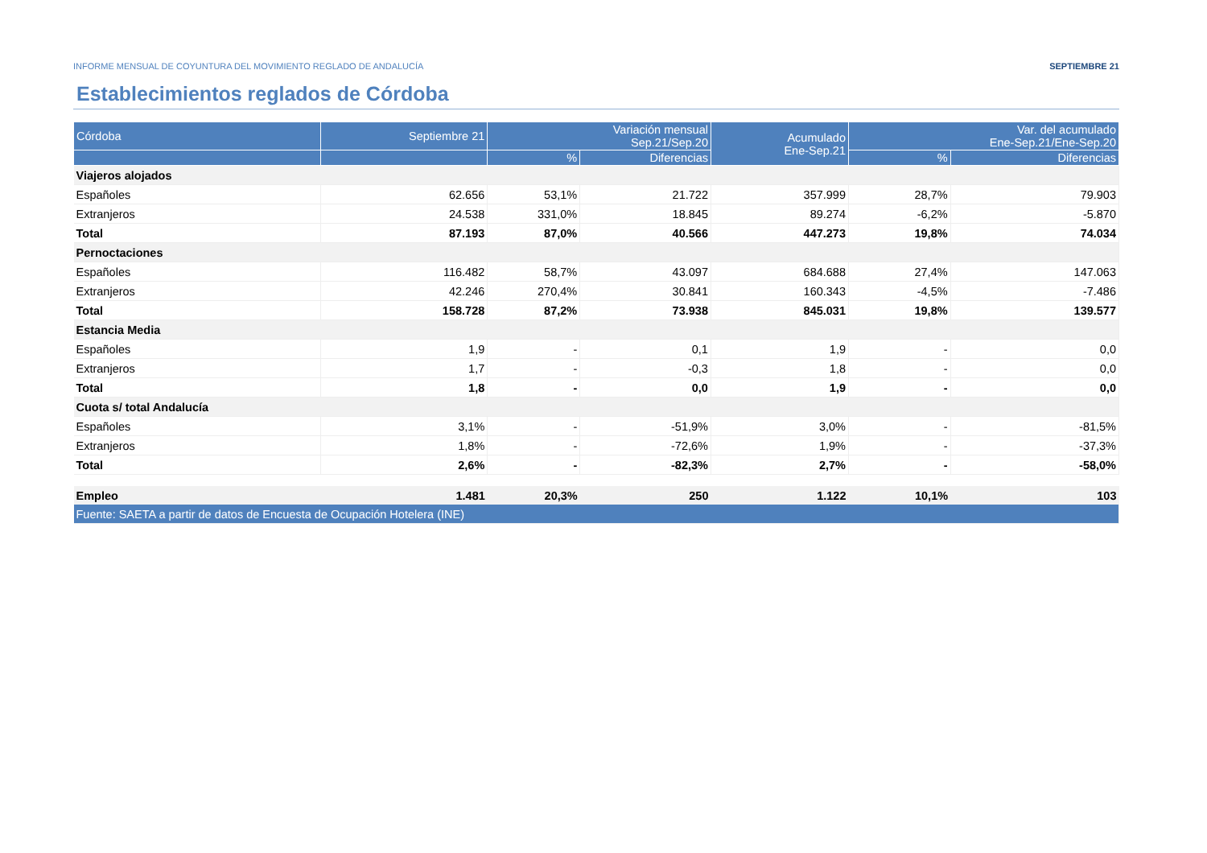INFORME MENSUAL DE COYUNTURA DEL MOVIMIENTO REGLADO DE ANDALUCÍA SEPTIEMBRE 21
Establecimientos reglados de Córdoba
| Córdoba | Septiembre 21 | Variación mensual Sep.21/Sep.20 | | Acumulado Ene-Sep.21 | Var. del acumulado Ene-Sep.21/Ene-Sep.20 | |
| --- | --- | --- | --- | --- | --- | --- |
| | | % | Diferencias | | % | Diferencias |
| Viajeros alojados | | | | | | |
| Españoles | 62.656 | 53,1% | 21.722 | 357.999 | 28,7% | 79.903 |
| Extranjeros | 24.538 | 331,0% | 18.845 | 89.274 | -6,2% | -5.870 |
| Total | 87.193 | 87,0% | 40.566 | 447.273 | 19,8% | 74.034 |
| Pernoctaciones | | | | | | |
| Españoles | 116.482 | 58,7% | 43.097 | 684.688 | 27,4% | 147.063 |
| Extranjeros | 42.246 | 270,4% | 30.841 | 160.343 | -4,5% | -7.486 |
| Total | 158.728 | 87,2% | 73.938 | 845.031 | 19,8% | 139.577 |
| Estancia Media | | | | | | |
| Españoles | 1,9 | - | 0,1 | 1,9 | - | 0,0 |
| Extranjeros | 1,7 | - | -0,3 | 1,8 | - | 0,0 |
| Total | 1,8 | - | 0,0 | 1,9 | - | 0,0 |
| Cuota s/ total Andalucía | | | | | | |
| Españoles | 3,1% | - | -51,9% | 3,0% | - | -81,5% |
| Extranjeros | 1,8% | - | -72,6% | 1,9% | - | -37,3% |
| Total | 2,6% | - | -82,3% | 2,7% | - | -58,0% |
| Empleo | 1.481 | 20,3% | 250 | 1.122 | 10,1% | 103 |
| Fuente: SAETA a partir de datos de Encuesta de Ocupación Hotelera (INE) | | | | | | |